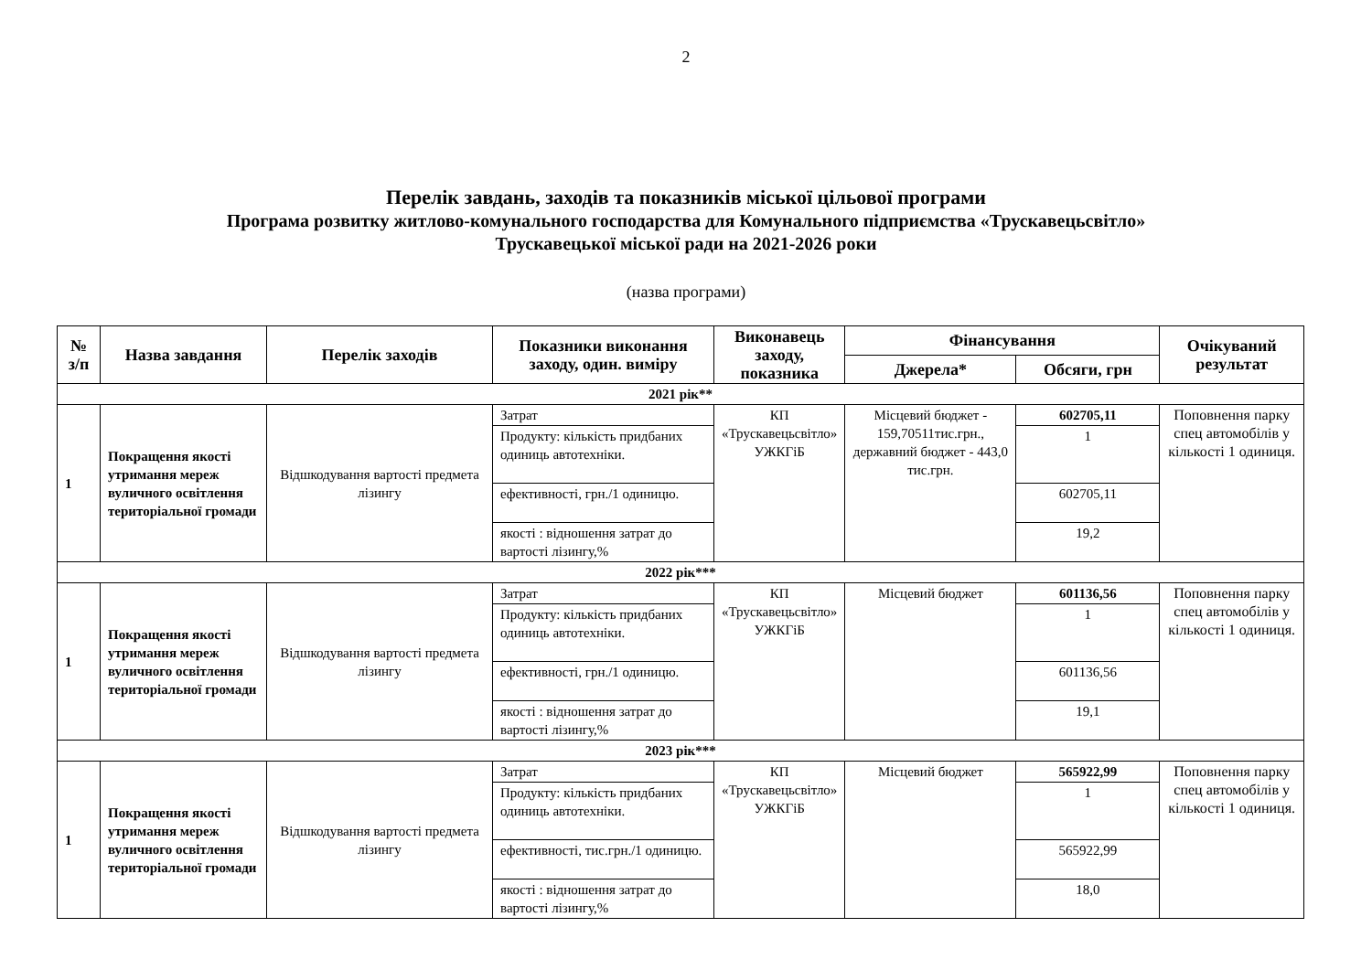2
Перелік завдань, заходів та показників міської цільової програми
Програма розвитку житлово-комунального господарства для Комунального підприємства «Трускавецьсвітло»
Трускавецької міської ради на 2021-2026 роки
(назва програми)
| № з/п | Назва завдання | Перелік заходів | Показники виконання заходу, один. виміру | Виконавець заходу, показника | Фінансування | | Очікуваний результат |
| --- | --- | --- | --- | --- | --- | --- | --- |
| | | | | | Джерела* | Обсяги, грн | |
| 2021 рік** | | | | | | | |
| 1 | Покращення якості утримання мереж вуличного освітлення територіальної громади | Відшкодування вартості предмета лізингу | Затрат | КП «Трускавецьсвітло» УЖКГіБ | Місцевий бюджет - 159,70511тис.грн., державний бюджет - 443,0 тис.грн. | 602705,11 | Поповнення парку спец автомобілів у кількості 1 одиниця. |
| | | | Продукту: кількість придбаних одиниць автотехніки. | | | 1 | |
| | | | ефективності, грн./1 одиницю. | | | 602705,11 | |
| | | | якості : відношення затрат до вартості лізингу,% | | | 19,2 | |
| 2022 рік*** | | | | | | | |
| 1 | Покращення якості утримання мереж вуличного освітлення територіальної громади | Відшкодування вартості предмета лізингу | Затрат | КП «Трускавецьсвітло» УЖКГіБ | Місцевий бюджет | 601136,56 | Поповнення парку спец автомобілів у кількості 1 одиниця. |
| | | | Продукту: кількість придбаних одиниць автотехніки. | | | 1 | |
| | | | ефективності, грн./1 одиницю. | | | 601136,56 | |
| | | | якості : відношення затрат до вартості лізингу,% | | | 19,1 | |
| 2023 рік*** | | | | | | | |
| 1 | Покращення якості утримання мереж вуличного освітлення територіальної громади | Відшкодування вартості предмета лізингу | Затрат | КП «Трускавецьсвітло» УЖКГіБ | Місцевий бюджет | 565922,99 | Поповнення парку спец автомобілів у кількості 1 одиниця. |
| | | | Продукту: кількість придбаних одиниць автотехніки. | | | 1 | |
| | | | ефективності, тис.грн./1 одиницю. | | | 565922,99 | |
| | | | якості : відношення затрат до вартості лізингу,% | | | 18,0 | |